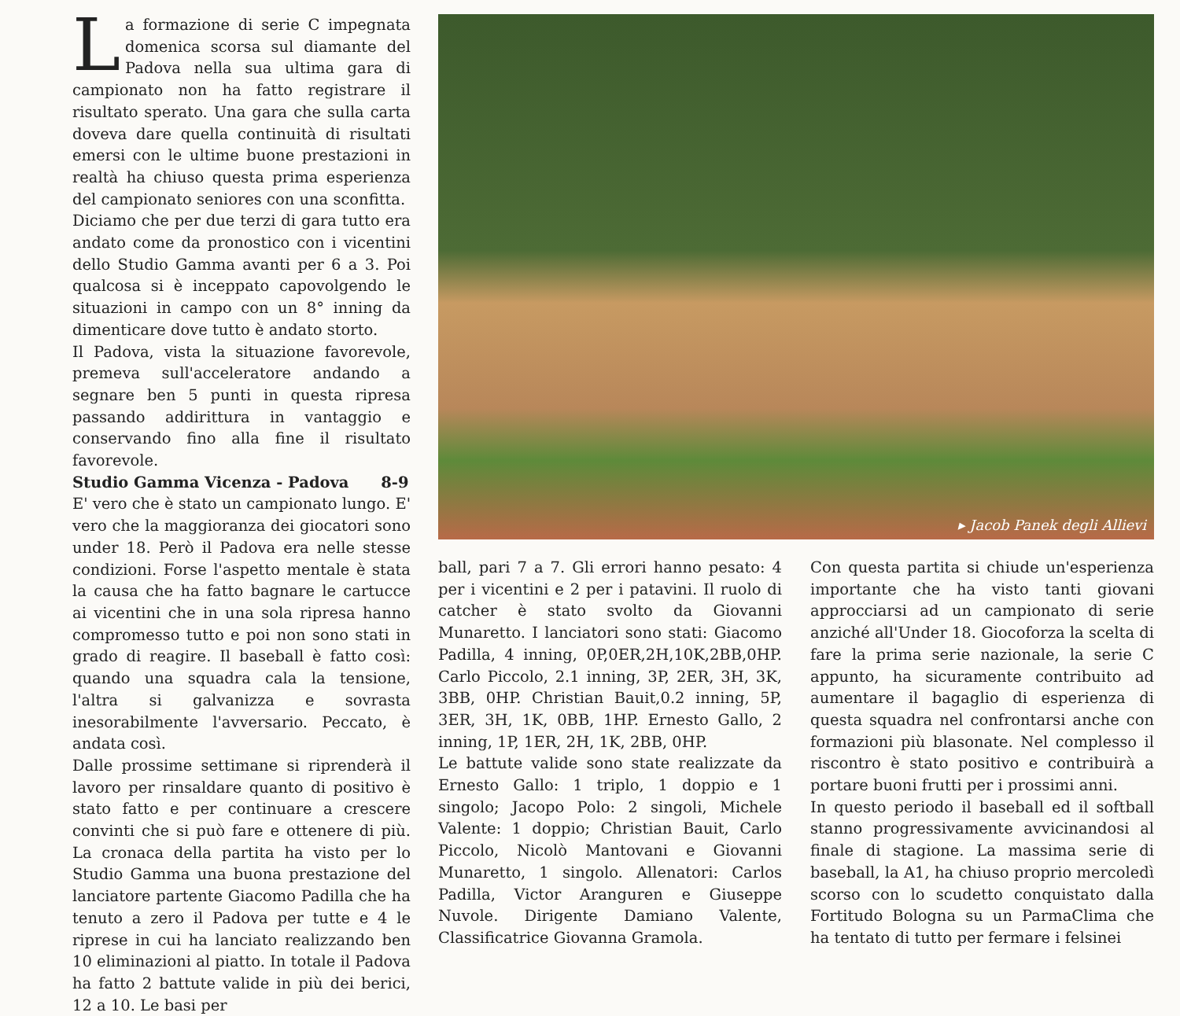La formazione di serie C impegnata domenica scorsa sul diamante del Padova nella sua ultima gara di campionato non ha fatto registrare il risultato sperato. Una gara che sulla carta doveva dare quella continuità di risultati emersi con le ultime buone prestazioni in realtà ha chiuso questa prima esperienza del campionato seniores con una sconfitta.
Diciamo che per due terzi di gara tutto era andato come da pronostico con i vicentini dello Studio Gamma avanti per 6 a 3. Poi qualcosa si è inceppato capovolgendo le situazioni in campo con un 8° inning da dimenticare dove tutto è andato storto.
Il Padova, vista la situazione favorevole, premeva sull'acceleratore andando a segnare ben 5 punti in questa ripresa passando addirittura in vantaggio e conservando fino alla fine il risultato favorevole.
Studio Gamma Vicenza - Padova 8-9
E' vero che è stato un campionato lungo. E' vero che la maggioranza dei giocatori sono under 18. Però il Padova era nelle stesse condizioni. Forse l'aspetto mentale è stata la causa che ha fatto bagnare le cartucce ai vicentini che in una sola ripresa hanno compromesso tutto e poi non sono stati in grado di reagire. Il baseball è fatto così: quando una squadra cala la tensione, l'altra si galvanizza e sovrasta inesorabilmente l'avversario. Peccato, è andata così.
Dalle prossime settimane si riprenderà il lavoro per rinsaldare quanto di positivo è stato fatto e per continuare a crescere convinti che si può fare e ottenere di più. La cronaca della partita ha visto per lo Studio Gamma una buona prestazione del lanciatore partente Giacomo Padilla che ha tenuto a zero il Padova per tutte e 4 le riprese in cui ha lanciato realizzando ben 10 eliminazioni al piatto. In totale il Padova ha fatto 2 battute valide in più dei berici, 12 a 10. Le basi per
▸ Jacob Panek degli Allievi
ball, pari 7 a 7. Gli errori hanno pesato: 4 per i vicentini e 2 per i patavini. Il ruolo di catcher è stato svolto da Giovanni Munaretto. I lanciatori sono stati: Giacomo Padilla, 4 inning, 0P,0ER,2H,10K,2BB,0HP. Carlo Piccolo, 2.1 inning, 3P, 2ER, 3H, 3K, 3BB, 0HP. Christian Bauit,0.2 inning, 5P, 3ER, 3H, 1K, 0BB, 1HP. Ernesto Gallo, 2 inning, 1P, 1ER, 2H, 1K, 2BB, 0HP.
Le battute valide sono state realizzate da Ernesto Gallo: 1 triplo, 1 doppio e 1 singolo; Jacopo Polo: 2 singoli, Michele Valente: 1 doppio; Christian Bauit, Carlo Piccolo, Nicolò Mantovani e Giovanni Munaretto, 1 singolo. Allenatori: Carlos Padilla, Victor Aranguren e Giuseppe Nuvole. Dirigente Damiano Valente, Classificatrice Giovanna Gramola.
Con questa partita si chiude un'esperienza importante che ha visto tanti giovani approcciarsi ad un campionato di serie anziché all'Under 18. Giocoforza la scelta di fare la prima serie nazionale, la serie C appunto, ha sicuramente contribuito ad aumentare il bagaglio di esperienza di questa squadra nel confrontarsi anche con formazioni più blasonate. Nel complesso il riscontro è stato positivo e contribuirà a portare buoni frutti per i prossimi anni.
In questo periodo il baseball ed il softball stanno progressivamente avvicinandosi al finale di stagione. La massima serie di baseball, la A1, ha chiuso proprio mercoledì scorso con lo scudetto conquistato dalla Fortitudo Bologna su un ParmaClima che ha tentato di tutto per fermare i felsinei